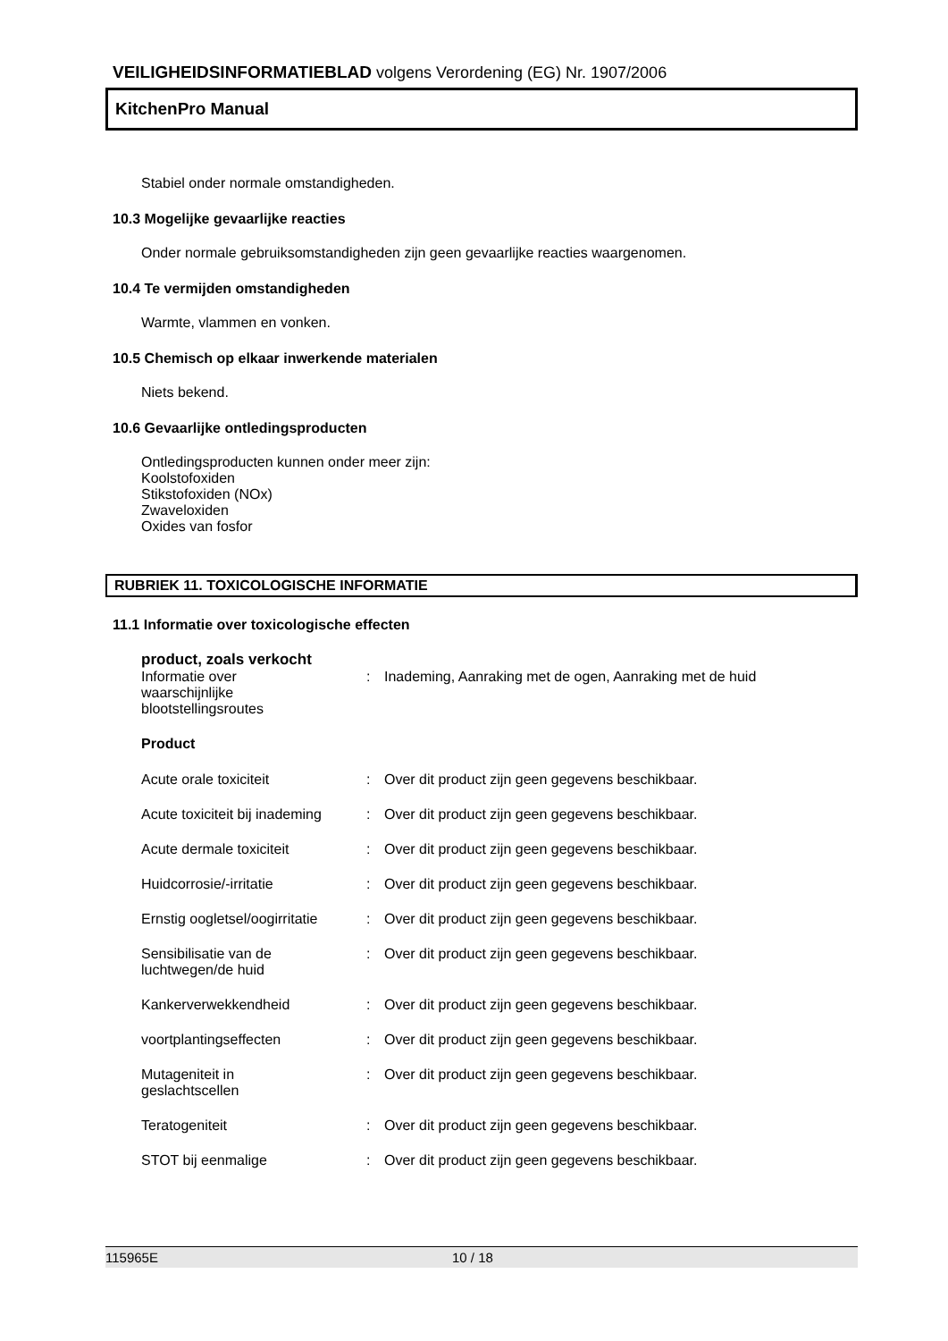VEILIGHEIDSINFORMATIEBLAD volgens Verordening (EG) Nr. 1907/2006
KitchenPro Manual
Stabiel onder normale omstandigheden.
10.3 Mogelijke gevaarlijke reacties
Onder normale gebruiksomstandigheden zijn geen gevaarlijke reacties waargenomen.
10.4 Te vermijden omstandigheden
Warmte, vlammen en vonken.
10.5 Chemisch op elkaar inwerkende materialen
Niets bekend.
10.6 Gevaarlijke ontledingsproducten
Ontledingsproducten kunnen onder meer zijn:
Koolstofoxiden
Stikstofoxiden (NOx)
Zwaveloxiden
Oxides van fosfor
RUBRIEK 11. TOXICOLOGISCHE INFORMATIE
11.1 Informatie over toxicologische effecten
product, zoals verkocht
| Informatie over waarschijnlijke blootstellingsroutes | : | Inademing, Aanraking met de ogen, Aanraking met de huid |
Product
| Acute orale toxiciteit | : | Over dit product zijn geen gegevens beschikbaar. |
| Acute toxiciteit bij inademing | : | Over dit product zijn geen gegevens beschikbaar. |
| Acute dermale toxiciteit | : | Over dit product zijn geen gegevens beschikbaar. |
| Huidcorrosie/-irritatie | : | Over dit product zijn geen gegevens beschikbaar. |
| Ernstig oogletsel/oogirritatie | : | Over dit product zijn geen gegevens beschikbaar. |
| Sensibilisatie van de luchtwegen/de huid | : | Over dit product zijn geen gegevens beschikbaar. |
| Kankerverwekkendheid | : | Over dit product zijn geen gegevens beschikbaar. |
| voortplantingseffecten | : | Over dit product zijn geen gegevens beschikbaar. |
| Mutageniteit in geslachtscellen | : | Over dit product zijn geen gegevens beschikbaar. |
| Teratogeniteit | : | Over dit product zijn geen gegevens beschikbaar. |
| STOT bij eenmalige | : | Over dit product zijn geen gegevens beschikbaar. |
115965E 10 / 18